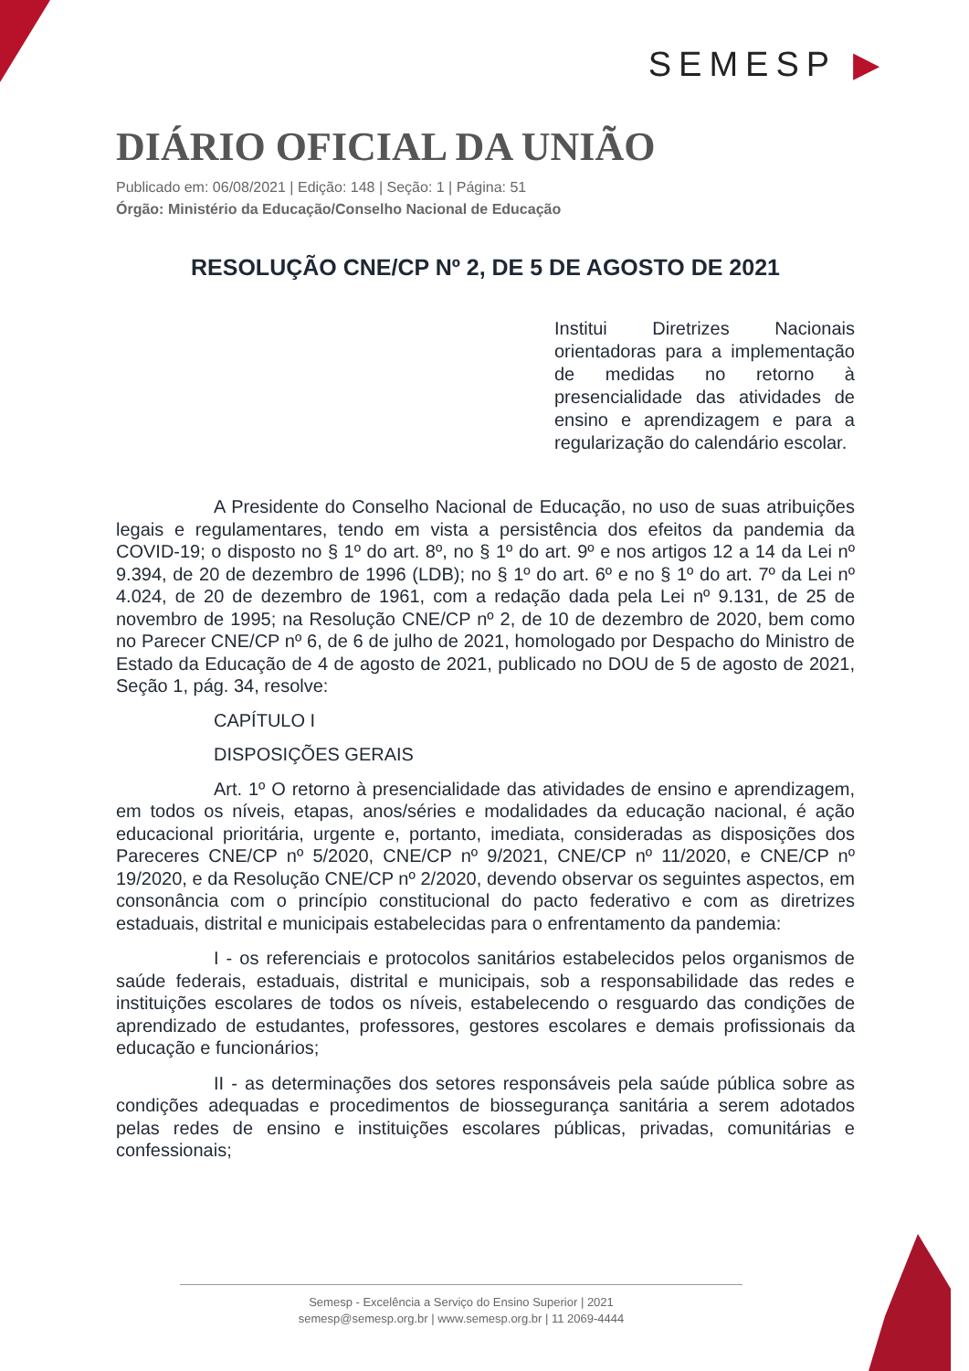SEMESP ▶
DIÁRIO OFICIAL DA UNIÃO
Publicado em: 06/08/2021 | Edição: 148 | Seção: 1 | Página: 51
Órgão: Ministério da Educação/Conselho Nacional de Educação
RESOLUÇÃO CNE/CP Nº 2, DE 5 DE AGOSTO DE 2021
Institui Diretrizes Nacionais orientadoras para a implementação de medidas no retorno à presencialidade das atividades de ensino e aprendizagem e para a regularização do calendário escolar.
A Presidente do Conselho Nacional de Educação, no uso de suas atribuições legais e regulamentares, tendo em vista a persistência dos efeitos da pandemia da COVID-19; o disposto no § 1º do art. 8º, no § 1º do art. 9º e nos artigos 12 a 14 da Lei nº 9.394, de 20 de dezembro de 1996 (LDB); no § 1º do art. 6º e no § 1º do art. 7º da Lei nº 4.024, de 20 de dezembro de 1961, com a redação dada pela Lei nº 9.131, de 25 de novembro de 1995; na Resolução CNE/CP nº 2, de 10 de dezembro de 2020, bem como no Parecer CNE/CP nº 6, de 6 de julho de 2021, homologado por Despacho do Ministro de Estado da Educação de 4 de agosto de 2021, publicado no DOU de 5 de agosto de 2021, Seção 1, pág. 34, resolve:
CAPÍTULO I
DISPOSIÇÕES GERAIS
Art. 1º O retorno à presencialidade das atividades de ensino e aprendizagem, em todos os níveis, etapas, anos/séries e modalidades da educação nacional, é ação educacional prioritária, urgente e, portanto, imediata, consideradas as disposições dos Pareceres CNE/CP nº 5/2020, CNE/CP nº 9/2021, CNE/CP nº 11/2020, e CNE/CP nº 19/2020, e da Resolução CNE/CP nº 2/2020, devendo observar os seguintes aspectos, em consonância com o princípio constitucional do pacto federativo e com as diretrizes estaduais, distrital e municipais estabelecidas para o enfrentamento da pandemia:
I - os referenciais e protocolos sanitários estabelecidos pelos organismos de saúde federais, estaduais, distrital e municipais, sob a responsabilidade das redes e instituições escolares de todos os níveis, estabelecendo o resguardo das condições de aprendizado de estudantes, professores, gestores escolares e demais profissionais da educação e funcionários;
II - as determinações dos setores responsáveis pela saúde pública sobre as condições adequadas e procedimentos de biossegurança sanitária a serem adotados pelas redes de ensino e instituições escolares públicas, privadas, comunitárias e confessionais;
Semesp - Excelência a Serviço do Ensino Superior | 2021
semesp@semesp.org.br | www.semesp.org.br | 11 2069-4444